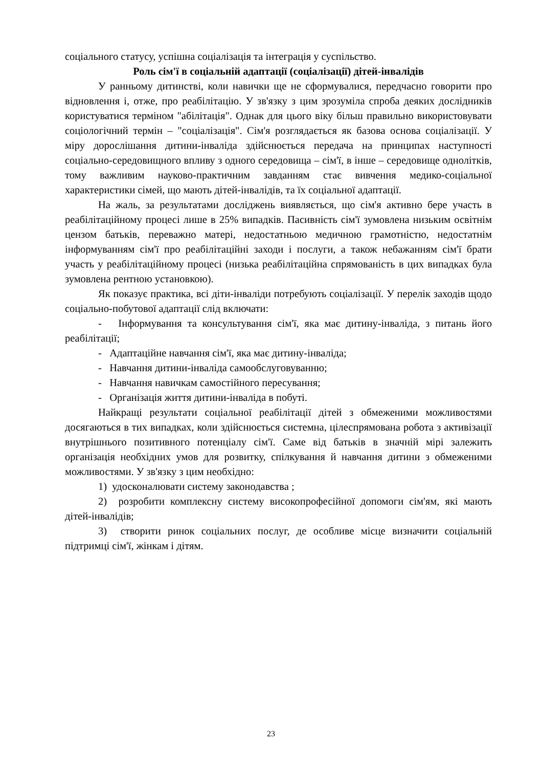соціального статусу, успішна соціалізація та інтеграція у суспільство.
Роль сім'ї в соціальній адаптації (соціалізації) дітей-інвалідів
У ранньому дитинстві, коли навички ще не сформувалися, передчасно говорити про відновлення і, отже, про реабілітацію. У зв'язку з цим зрозуміла спроба деяких дослідників користуватися терміном "абілітація". Однак для цього віку більш правильно використовувати соціологічний термін – "соціалізація". Сім'я розглядається як базова основа соціалізації. У міру дорослішання дитини-інваліда здійснюється передача на принципах наступності соціально-середовищного впливу з одного середовища – сім'ї, в інше – середовище однолітків, тому важливим науково-практичним завданням стає вивчення медико-соціальної характеристики сімей, що мають дітей-інвалідів, та їх соціальної адаптації.
На жаль, за результатами досліджень виявляється, що сім'я активно бере участь в реабілітаційному процесі лише в 25% випадків. Пасивність сім'ї зумовлена низьким освітнім цензом батьків, переважно матері, недостатньою медичною грамотністю, недостатнім інформуванням сім'ї про реабілітаційні заходи і послуги, а також небажанням сім'ї брати участь у реабілітаційному процесі (низька реабілітаційна спрямованість в цих випадках була зумовлена рентною установкою).
Як показує практика, всі діти-інваліди потребують соціалізації. У перелік заходів щодо соціально-побутової адаптації слід включати:
- Інформування та консультування сім'ї, яка має дитину-інваліда, з питань його реабілітації;
- Адаптаційне навчання сім'ї, яка має дитину-інваліда;
- Навчання дитини-інваліда самообслуговуванню;
- Навчання навичкам самостійного пересування;
- Організація життя дитини-інваліда в побуті.
Найкращі результати соціальної реабілітації дітей з обмеженими можливостями досягаються в тих випадках, коли здійснюється системна, цілеспрямована робота з активізації внутрішнього позитивного потенціалу сім'ї. Саме від батьків в значній мірі залежить організація необхідних умов для розвитку, спілкування й навчання дитини з обмеженими можливостями. У зв'язку з цим необхідно:
1) удосконалювати систему законодавства ;
2) розробити комплексну систему високопрофесійної допомоги сім'ям, які мають дітей-інвалідів;
3) створити ринок соціальних послуг, де особливе місце визначити соціальній підтримці сім'ї, жінкам і дітям.
23